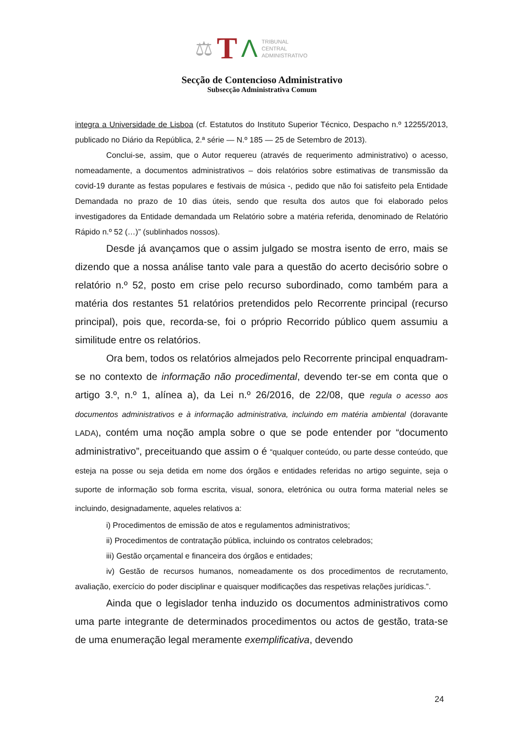⚖ T Λ
TRIBUNAL
CENTRAL
ADMINISTRATIVO
Secção de Contencioso Administrativo
Subsecção Administrativa Comum
integra a Universidade de Lisboa (cf. Estatutos do Instituto Superior Técnico, Despacho n.º 12255/2013, publicado no Diário da República, 2.ª série — N.º 185 — 25 de Setembro de 2013).
Conclui-se, assim, que o Autor requereu (através de requerimento administrativo) o acesso, nomeadamente, a documentos administrativos – dois relatórios sobre estimativas de transmissão da covid-19 durante as festas populares e festivais de música -, pedido que não foi satisfeito pela Entidade Demandada no prazo de 10 dias úteis, sendo que resulta dos autos que foi elaborado pelos investigadores da Entidade demandada um Relatório sobre a matéria referida, denominado de Relatório Rápido n.º 52 (…)” (sublinhados nossos).
Desde já avançamos que o assim julgado se mostra isento de erro, mais se dizendo que a nossa análise tanto vale para a questão do acerto decisório sobre o relatório n.º 52, posto em crise pelo recurso subordinado, como também para a matéria dos restantes 51 relatórios pretendidos pelo Recorrente principal (recurso principal), pois que, recorda-se, foi o próprio Recorrido público quem assumiu a similitude entre os relatórios.
Ora bem, todos os relatórios almejados pelo Recorrente principal enquadram-se no contexto de informação não procedimental, devendo ter-se em conta que o artigo 3.º, n.º 1, alínea a), da Lei n.º 26/2016, de 22/08, que regula o acesso aos documentos administrativos e à informação administrativa, incluindo em matéria ambiental (doravante LADA), contém uma noção ampla sobre o que se pode entender por “documento administrativo”, preceituando que assim o é “qualquer conteúdo, ou parte desse conteúdo, que esteja na posse ou seja detida em nome dos órgãos e entidades referidas no artigo seguinte, seja o suporte de informação sob forma escrita, visual, sonora, eletrónica ou outra forma material neles se incluindo, designadamente, aqueles relativos a:
i) Procedimentos de emissão de atos e regulamentos administrativos;
ii) Procedimentos de contratação pública, incluindo os contratos celebrados;
iii) Gestão orçamental e financeira dos órgãos e entidades;
iv) Gestão de recursos humanos, nomeadamente os dos procedimentos de recrutamento, avaliação, exercício do poder disciplinar e quaisquer modificações das respetivas relações jurídicas.”.
Ainda que o legislador tenha induzido os documentos administrativos como uma parte integrante de determinados procedimentos ou actos de gestão, trata-se de uma enumeração legal meramente exemplificativa, devendo
24